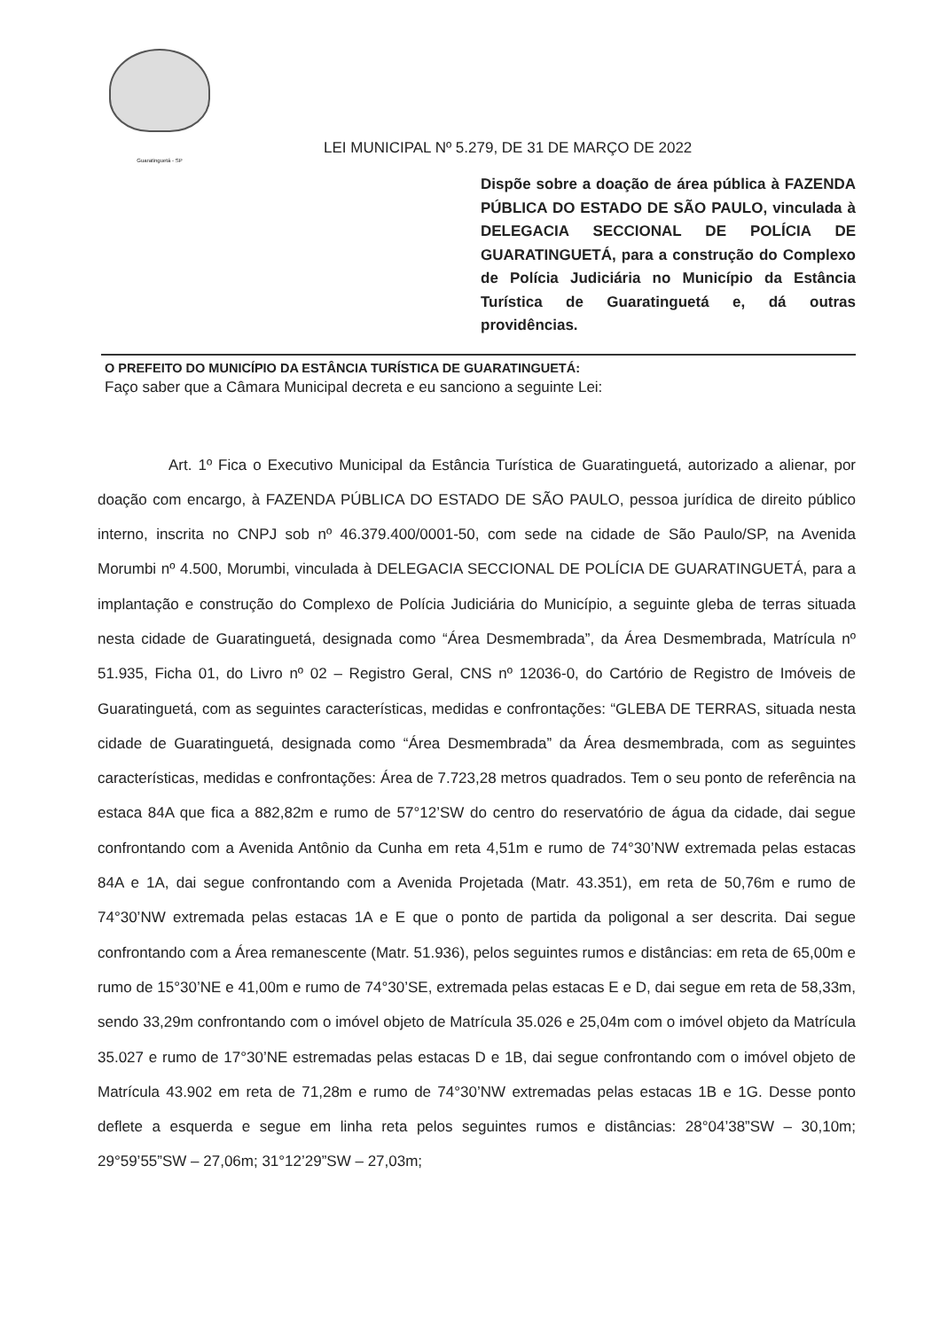Guaratinguetá - SP
LEI MUNICIPAL Nº 5.279, DE 31 DE MARÇO DE 2022
Dispõe sobre a doação de área pública à FAZENDA PÚBLICA DO ESTADO DE SÃO PAULO, vinculada à DELEGACIA SECCIONAL DE POLÍCIA DE GUARATINGUETÁ, para a construção do Complexo de Polícia Judiciária no Município da Estância Turística de Guaratinguetá e, dá outras providências.
O PREFEITO DO MUNICÍPIO DA ESTÂNCIA TURÍSTICA DE GUARATINGUETÁ:
Faço saber que a Câmara Municipal decreta e eu sanciono a seguinte Lei:
Art. 1º Fica o Executivo Municipal da Estância Turística de Guaratinguetá, autorizado a alienar, por doação com encargo, à FAZENDA PÚBLICA DO ESTADO DE SÃO PAULO, pessoa jurídica de direito público interno, inscrita no CNPJ sob nº 46.379.400/0001-50, com sede na cidade de São Paulo/SP, na Avenida Morumbi nº 4.500, Morumbi, vinculada à DELEGACIA SECCIONAL DE POLÍCIA DE GUARATINGUETÁ, para a implantação e construção do Complexo de Polícia Judiciária do Município, a seguinte gleba de terras situada nesta cidade de Guaratinguetá, designada como “Área Desmembrada”, da Área Desmembrada, Matrícula nº 51.935, Ficha 01, do Livro nº 02 – Registro Geral, CNS nº 12036-0, do Cartório de Registro de Imóveis de Guaratinguetá, com as seguintes características, medidas e confrontações: “GLEBA DE TERRAS, situada nesta cidade de Guaratinguetá, designada como “Área Desmembrada” da Área desmembrada, com as seguintes características, medidas e confrontações: Área de 7.723,28 metros quadrados. Tem o seu ponto de referência na estaca 84A que fica a 882,82m e rumo de 57°12’SW do centro do reservatório de água da cidade, dai segue confrontando com a Avenida Antônio da Cunha em reta 4,51m e rumo de 74°30’NW extremada pelas estacas 84A e 1A, dai segue confrontando com a Avenida Projetada (Matr. 43.351), em reta de 50,76m e rumo de 74°30’NW extremada pelas estacas 1A e E que o ponto de partida da poligonal a ser descrita. Dai segue confrontando com a Área remanescente (Matr. 51.936), pelos seguintes rumos e distâncias: em reta de 65,00m e rumo de 15°30’NE e 41,00m e rumo de 74°30’SE, extremada pelas estacas E e D, dai segue em reta de 58,33m, sendo 33,29m confrontando com o imóvel objeto de Matrícula 35.026 e 25,04m com o imóvel objeto da Matrícula 35.027 e rumo de 17°30’NE estremadas pelas estacas D e 1B, dai segue confrontando com o imóvel objeto de Matrícula 43.902 em reta de 71,28m e rumo de 74°30’NW extremadas pelas estacas 1B e 1G. Desse ponto deflete a esquerda e segue em linha reta pelos seguintes rumos e distâncias: 28°04’38”SW – 30,10m; 29°59’55”SW – 27,06m; 31°12’29”SW – 27,03m;